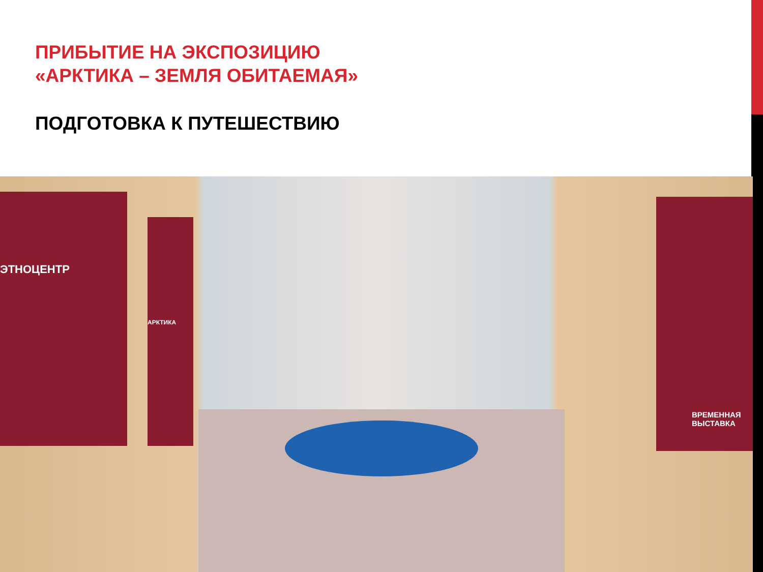ПРИБЫТИЕ НА ЭКСПОЗИЦИЮ
«АРКТИКА – ЗЕМЛЯ ОБИТАЕМАЯ»
ПОДГОТОВКА К ПУТЕШЕСТВИЮ
ЭТНОЦЕНТР
АРКТИКА
ВРЕМЕННАЯ ВЫСТАВКА